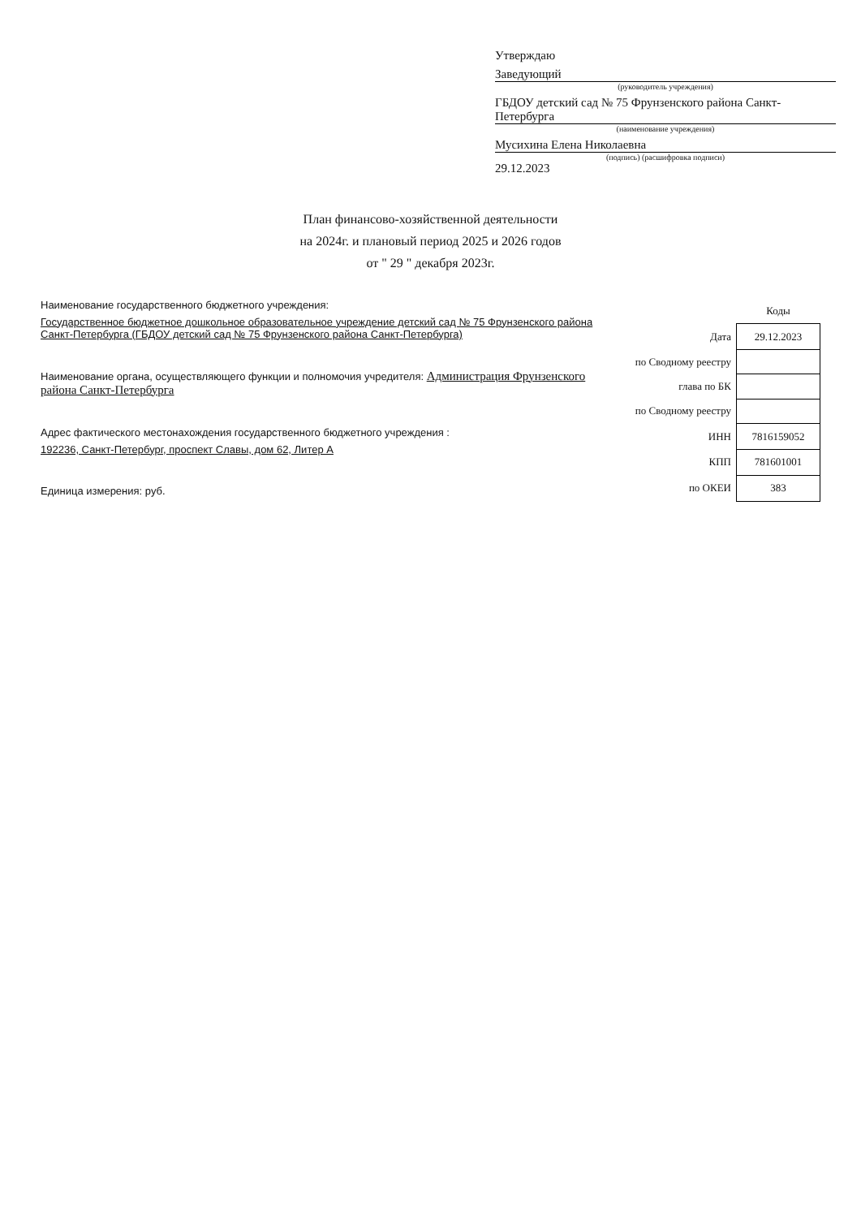Утверждаю
Заведующий
(руководитель учреждения)
ГБДОУ детский сад № 75 Фрунзенского района Санкт-Петербурга
(наименование учреждения)
Мусихина Елена Николаевна
(подпись) (расшифровка подписи)
29.12.2023
План финансово-хозяйственной деятельности
на 2024г. и плановый период 2025 и 2026 годов
от " 29 " декабря 2023г.
Наименование государственного бюджетного учреждения:
Государственное бюджетное дошкольное образовательное учреждение детский сад № 75 Фрунзенского района Санкт-Петербурга (ГБДОУ детский сад № 75 Фрунзенского района Санкт-Петербурга)
Наименование органа, осуществляющего функции и полномочия учредителя: Администрация Фрунзенского района Санкт-Петербурга
Адрес фактического местонахождения государственного бюджетного учреждения :
192236, Санкт-Петербург, проспект Славы, дом 62, Литер А
Единица измерения: руб.
| | Коды |
| --- | --- |
| Дата | 29.12.2023 |
| по Сводному реестру | |
| глава по БК | |
| по Сводному реестру | |
| ИНН | 7816159052 |
| КПП | 781601001 |
| по ОКЕИ | 383 |